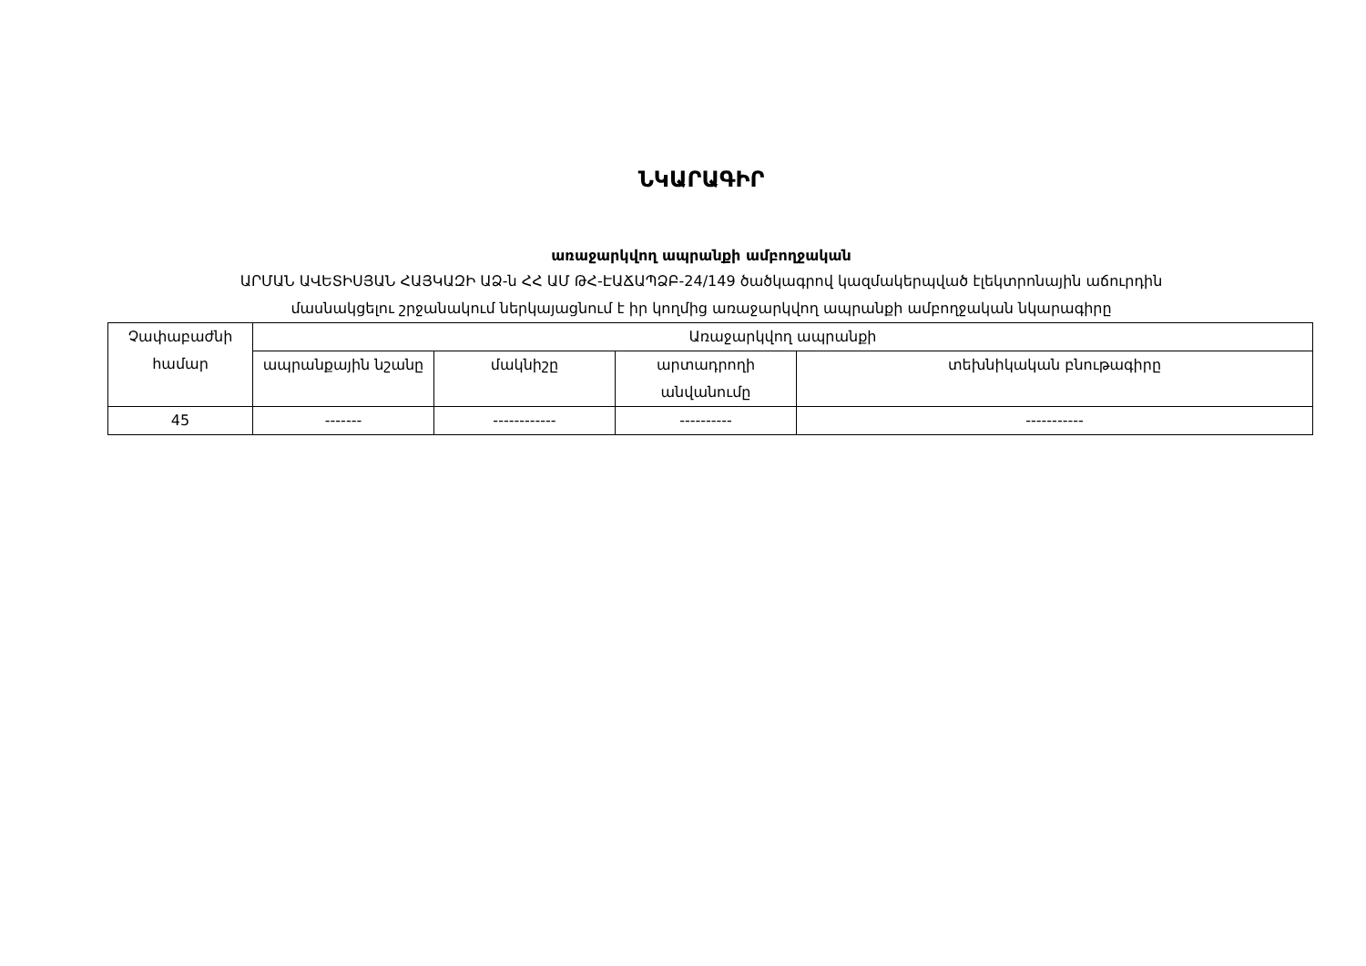ՆԿԱՐԱԳԻՐ
առաջարկվող ապրանքի ամբողջական
ԱՐՄԱՆ ԱՎԵՏԻՍՅԱՆ ՀԱՅԿԱԶԻ ԱՁ-ն ՀՀ ԱՄ ԹՀ-ԷԱՃԱՊՁԲ-24/149 ծածկագրով կազմակերպված էլեկտրոնային աճուրդին
մասնակցելու շրջանակում ներկայացնում է իր կողմից առաջարկվող ապրանքի ամբողջական նկարագիրը
| Չափաբաժնի համար | Առաջարկվող ապրանքի | | | |
| | ապրանքային նշանը | մակնիշը | արտադրողի անվանումը | տեխնիկական բնութագիրը |
| 45 | ------- | ------------ | ---------- | ----------- |